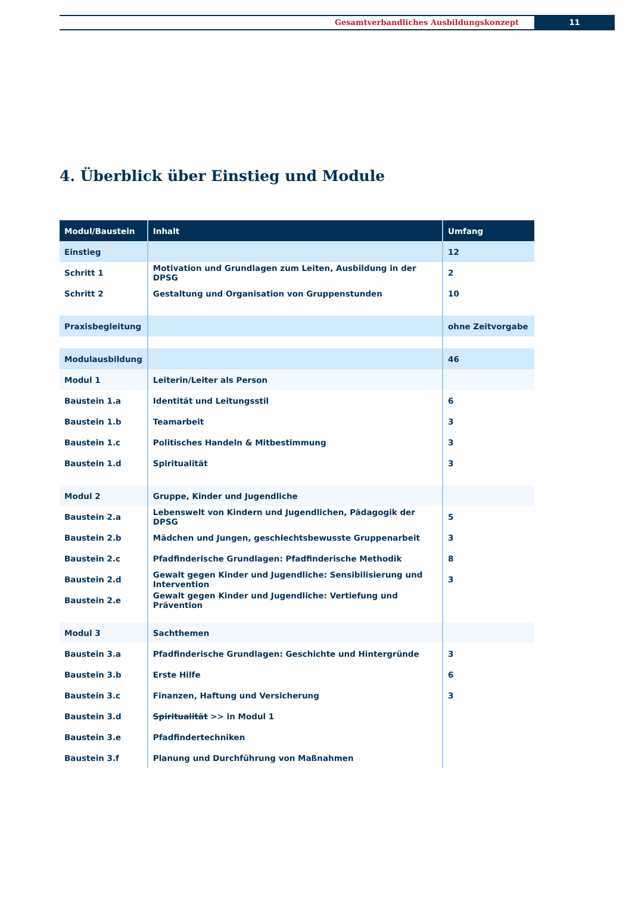Gesamtverbandliches Ausbildungskonzept
11
4. Überblick über Einstieg und Module
| Modul/Baustein | Inhalt | Umfang |
| --- | --- | --- |
| Einstieg | | 12 |
| Schritt 1 | Motivation und Grundlagen zum Leiten, Ausbildung in der DPSG | 2 |
| Schritt 2 | Gestaltung und Organisation von Gruppenstunden | 10 |
| Praxisbegleitung | | ohne Zeitvorgabe |
| Modulausbildung | | 46 |
| Modul 1 | Leiterin/Leiter als Person | |
| Baustein 1.a | Identität und Leitungsstil | 6 |
| Baustein 1.b | Teamarbeit | 3 |
| Baustein 1.c | Politisches Handeln & Mitbestimmung | 3 |
| Baustein 1.d | Spiritualität | 3 |
| Modul 2 | Gruppe, Kinder und Jugendliche | |
| Baustein 2.a | Lebenswelt von Kindern und Jugendlichen, Pädagogik der DPSG | 5 |
| Baustein 2.b | Mädchen und Jungen, geschlechtsbewusste Gruppenarbeit | 3 |
| Baustein 2.c | Pfadfinderische Grundlagen: Pfadfinderische Methodik | 8 |
| Baustein 2.d | Gewalt gegen Kinder und Jugendliche: Sensibilisierung und Intervention | 3 |
| Baustein 2.e | Gewalt gegen Kinder und Jugendliche: Vertiefung und Prävention | |
| Modul 3 | Sachthemen | |
| Baustein 3.a | Pfadfinderische Grundlagen: Geschichte und Hintergründe | 3 |
| Baustein 3.b | Erste Hilfe | 6 |
| Baustein 3.c | Finanzen, Haftung und Versicherung | 3 |
| Baustein 3.d | Spiritualität >> in Modul 1 | |
| Baustein 3.e | Pfadfindertechniken | |
| Baustein 3.f | Planung und Durchführung von Maßnahmen | |